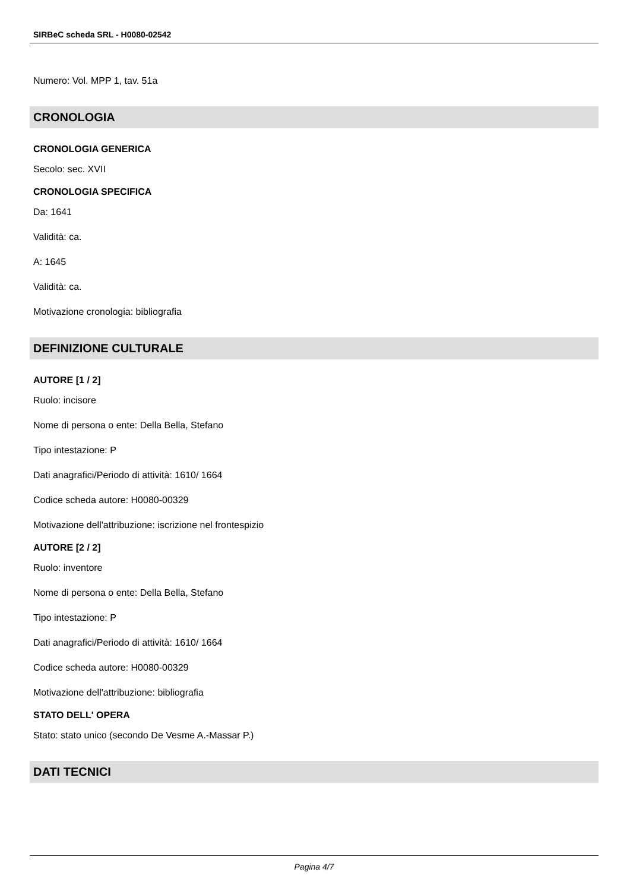SIRBeC scheda SRL - H0080-02542
Numero: Vol. MPP 1, tav. 51a
CRONOLOGIA
CRONOLOGIA GENERICA
Secolo: sec. XVII
CRONOLOGIA SPECIFICA
Da: 1641
Validità: ca.
A: 1645
Validità: ca.
Motivazione cronologia: bibliografia
DEFINIZIONE CULTURALE
AUTORE [1 / 2]
Ruolo: incisore
Nome di persona o ente: Della Bella, Stefano
Tipo intestazione: P
Dati anagrafici/Periodo di attività: 1610/ 1664
Codice scheda autore: H0080-00329
Motivazione dell'attribuzione: iscrizione nel frontespizio
AUTORE [2 / 2]
Ruolo: inventore
Nome di persona o ente: Della Bella, Stefano
Tipo intestazione: P
Dati anagrafici/Periodo di attività: 1610/ 1664
Codice scheda autore: H0080-00329
Motivazione dell'attribuzione: bibliografia
STATO DELL' OPERA
Stato: stato unico (secondo De Vesme A.-Massar P.)
DATI TECNICI
Pagina 4/7